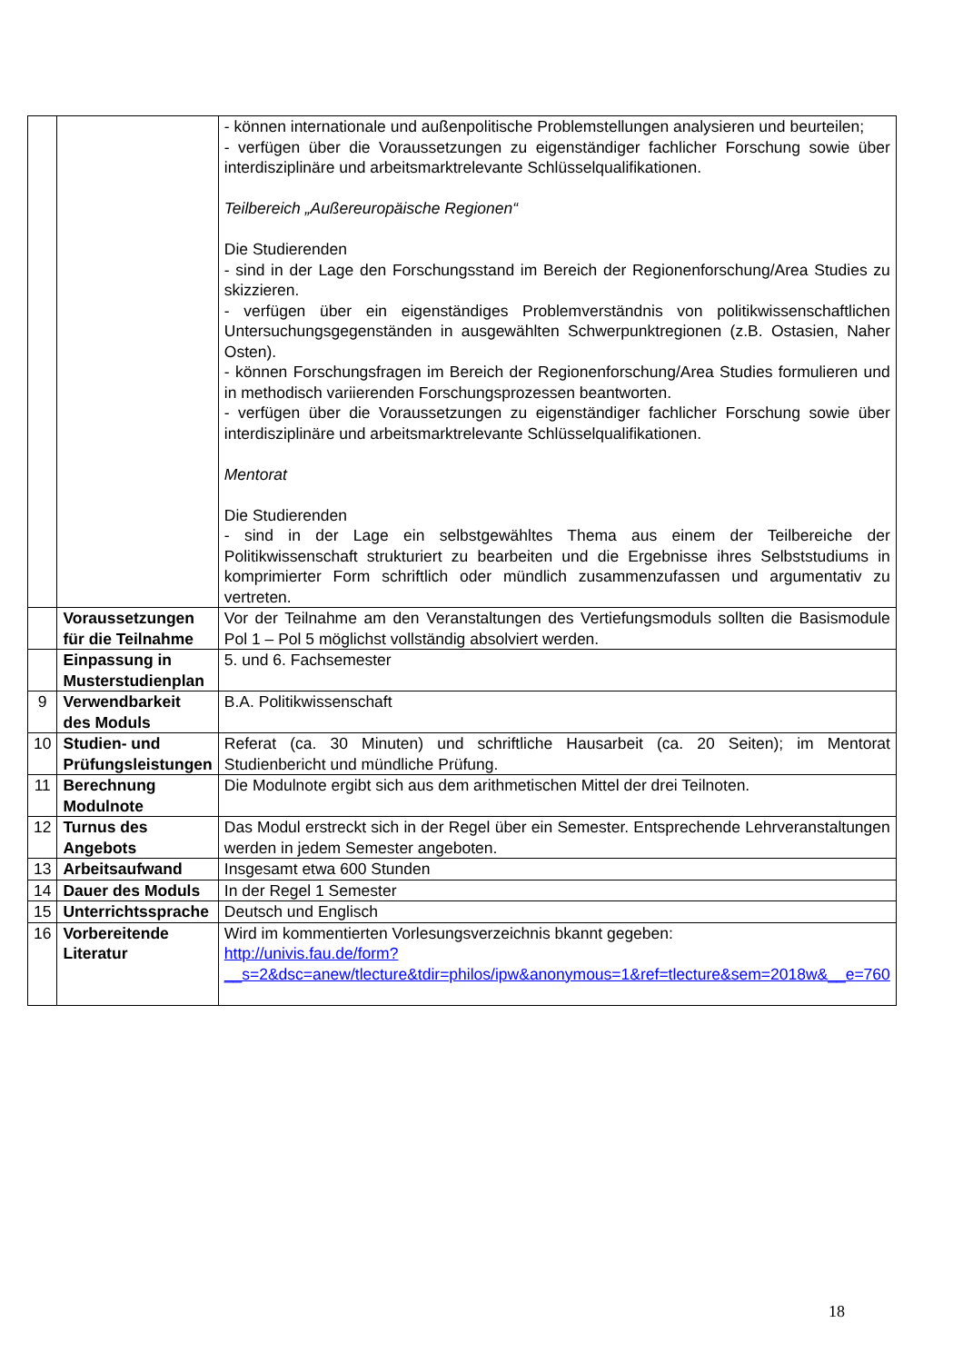| | | - können internationale und außenpolitische Problemstellungen analysieren und beurteilen; - verfügen über die Voraussetzungen zu eigenständiger fachlicher Forschung sowie über interdisziplinäre und arbeitsmarktrelevante Schlüsselqualifikationen. Teilbereich „Außereuropäische Regionen“ Die Studierenden - sind in der Lage den Forschungsstand im Bereich der Regionenforschung/Area Studies zu skizzieren. - verfügen über ein eigenständiges Problemverständnis von politikwissenschaftlichen Untersuchungsgegenständen in ausgewählten Schwerpunktregionen (z.B. Ostasien, Naher Osten). - können Forschungsfragen im Bereich der Regionenforschung/Area Studies formulieren und in methodisch variierenden Forschungsprozessen beantworten. - verfügen über die Voraussetzungen zu eigenständiger fachlicher Forschung sowie über interdisziplinäre und arbeitsmarktrelevante Schlüsselqualifikationen. Mentorat Die Studierenden - sind in der Lage ein selbstgewähltes Thema aus einem der Teilbereiche der Politikwissenschaft strukturiert zu bearbeiten und die Ergebnisse ihres Selbststudiums in komprimierter Form schriftlich oder mündlich zusammenzufassen und argumentativ zu vertreten. |
| | Voraussetzungen für die Teilnahme | Vor der Teilnahme am den Veranstaltungen des Vertiefungsmoduls sollten die Basismodule Pol 1 – Pol 5 möglichst vollständig absolviert werden. |
| | Einpassung in Musterstudienplan | 5. und 6. Fachsemester |
| 9 | Verwendbarkeit des Moduls | B.A. Politikwissenschaft |
| 10 | Studien- und Prüfungsleistungen | Referat (ca. 30 Minuten) und schriftliche Hausarbeit (ca. 20 Seiten); im Mentorat Studienbericht und mündliche Prüfung. |
| 11 | Berechnung Modulnote | Die Modulnote ergibt sich aus dem arithmetischen Mittel der drei Teilnoten. |
| 12 | Turnus des Angebots | Das Modul erstreckt sich in der Regel über ein Semester. Entsprechende Lehrveranstaltungen werden in jedem Semester angeboten. |
| 13 | Arbeitsaufwand | Insgesamt etwa 600 Stunden |
| 14 | Dauer des Moduls | In der Regel 1 Semester |
| 15 | Unterrichtssprache | Deutsch und Englisch |
| 16 | Vorbereitende Literatur | Wird im kommentierten Vorlesungsverzeichnis bkannt gegeben: http://univis.fau.de/form?__s=2&dsc=anew/tlecture&tdir=philos/ipw&anonymous=1&ref=tlecture&sem=2018w&__e=760 |
18